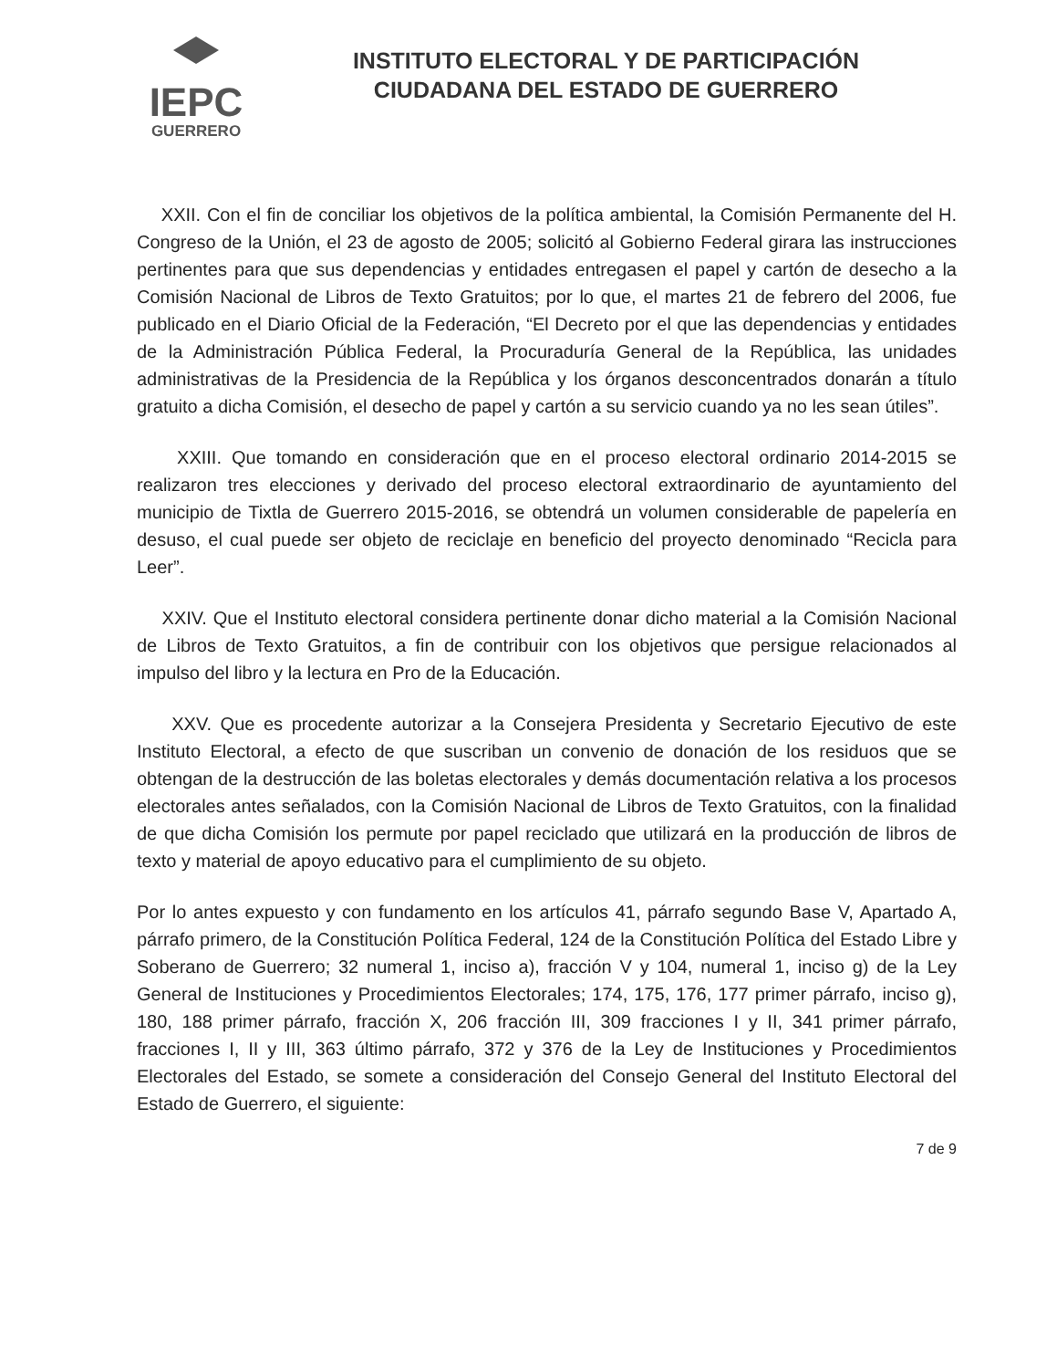IEPC
GUERRERO
INSTITUTO ELECTORAL Y DE PARTICIPACIÓN
CIUDADANA DEL ESTADO DE GUERRERO
XXII. Con el fin de conciliar los objetivos de la política ambiental, la Comisión Permanente del H. Congreso de la Unión, el 23 de agosto de 2005; solicitó al Gobierno Federal girara las instrucciones pertinentes para que sus dependencias y entidades entregasen el papel y cartón de desecho a la Comisión Nacional de Libros de Texto Gratuitos; por lo que, el martes 21 de febrero del 2006, fue publicado en el Diario Oficial de la Federación, “El Decreto por el que las dependencias y entidades de la Administración Pública Federal, la Procuraduría General de la República, las unidades administrativas de la Presidencia de la República y los órganos desconcentrados donarán a título gratuito a dicha Comisión, el desecho de papel y cartón a su servicio cuando ya no les sean útiles”.
XXIII. Que tomando en consideración que en el proceso electoral ordinario 2014-2015 se realizaron tres elecciones y derivado del proceso electoral extraordinario de ayuntamiento del municipio de Tixtla de Guerrero 2015-2016, se obtendrá un volumen considerable de papelería en desuso, el cual puede ser objeto de reciclaje en beneficio del proyecto denominado “Recicla para Leer”.
XXIV. Que el Instituto electoral considera pertinente donar dicho material a la Comisión Nacional de Libros de Texto Gratuitos, a fin de contribuir con los objetivos que persigue relacionados al impulso del libro y la lectura en Pro de la Educación.
XXV. Que es procedente autorizar a la Consejera Presidenta y Secretario Ejecutivo de este Instituto Electoral, a efecto de que suscriban un convenio de donación de los residuos que se obtengan de la destrucción de las boletas electorales y demás documentación relativa a los procesos electorales antes señalados, con la Comisión Nacional de Libros de Texto Gratuitos, con la finalidad de que dicha Comisión los permute por papel reciclado que utilizará en la producción de libros de texto y material de apoyo educativo para el cumplimiento de su objeto.
Por lo antes expuesto y con fundamento en los artículos 41, párrafo segundo Base V, Apartado A, párrafo primero, de la Constitución Política Federal, 124 de la Constitución Política del Estado Libre y Soberano de Guerrero; 32 numeral 1, inciso a), fracción V y 104, numeral 1, inciso g) de la Ley General de Instituciones y Procedimientos Electorales; 174, 175, 176, 177 primer párrafo, inciso g), 180, 188 primer párrafo, fracción X, 206 fracción III, 309 fracciones I y II, 341 primer párrafo, fracciones I, II y III, 363 último párrafo, 372 y 376 de la Ley de Instituciones y Procedimientos Electorales del Estado, se somete a consideración del Consejo General del Instituto Electoral del Estado de Guerrero, el siguiente:
7 de 9